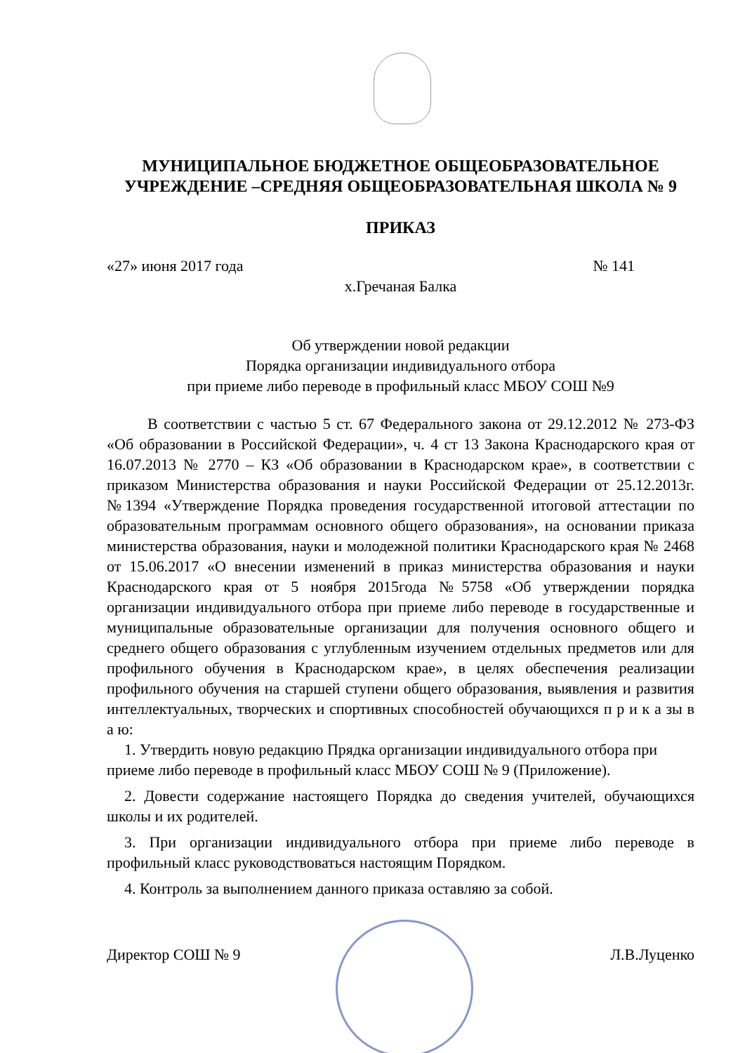МУНИЦИПАЛЬНОЕ БЮДЖЕТНОЕ ОБЩЕОБРАЗОВАТЕЛЬНОЕ
УЧРЕЖДЕНИЕ –СРЕДНЯЯ ОБЩЕОБРАЗОВАТЕЛЬНАЯ ШКОЛА № 9
ПРИКАЗ
«27» июня 2017 года № 141
х.Гречаная Балка
Об утверждении новой редакции
Порядка организации индивидуального отбора
при приеме либо переводе в профильный класс МБОУ СОШ №9
В соответствии с частью 5 ст. 67 Федерального закона от 29.12.2012 № 273-ФЗ «Об образовании в Российской Федерации», ч. 4 ст 13 Закона Краснодарского края от 16.07.2013 № 2770 – КЗ «Об образовании в Краснодарском крае», в соответствии с приказом Министерства образования и науки Российской Федерации от 25.12.2013г. №1394 «Утверждение Порядка проведения государственной итоговой аттестации по образовательным программам основного общего образования», на основании приказа министерства образования, науки и молодежной политики Краснодарского края № 2468 от 15.06.2017 «О внесении изменений в приказ министерства образования и науки Краснодарского края от 5 ноября 2015года №5758 «Об утверждении порядка организации индивидуального отбора при приеме либо переводе в государственные и муниципальные образовательные организации для получения основного общего и среднего общего образования с углубленным изучением отдельных предметов или для профильного обучения в Краснодарском крае», в целях обеспечения реализации профильного обучения на старшей ступени общего образования, выявления и развития интеллектуальных, творческих и спортивных способностей обучающихся п р и к а зы в а ю:
1. Утвердить новую редакцию Прядка организации индивидуального отбора при приеме либо переводе в профильный класс МБОУ СОШ № 9 (Приложение).
2. Довести содержание настоящего Порядка до сведения учителей, обучающихся школы и их родителей.
3. При организации индивидуального отбора при приеме либо переводе в профильный класс руководствоваться настоящим Порядком.
4. Контроль за выполнением данного приказа оставляю за собой.
Директор СОШ № 9 Л.В.Луценко